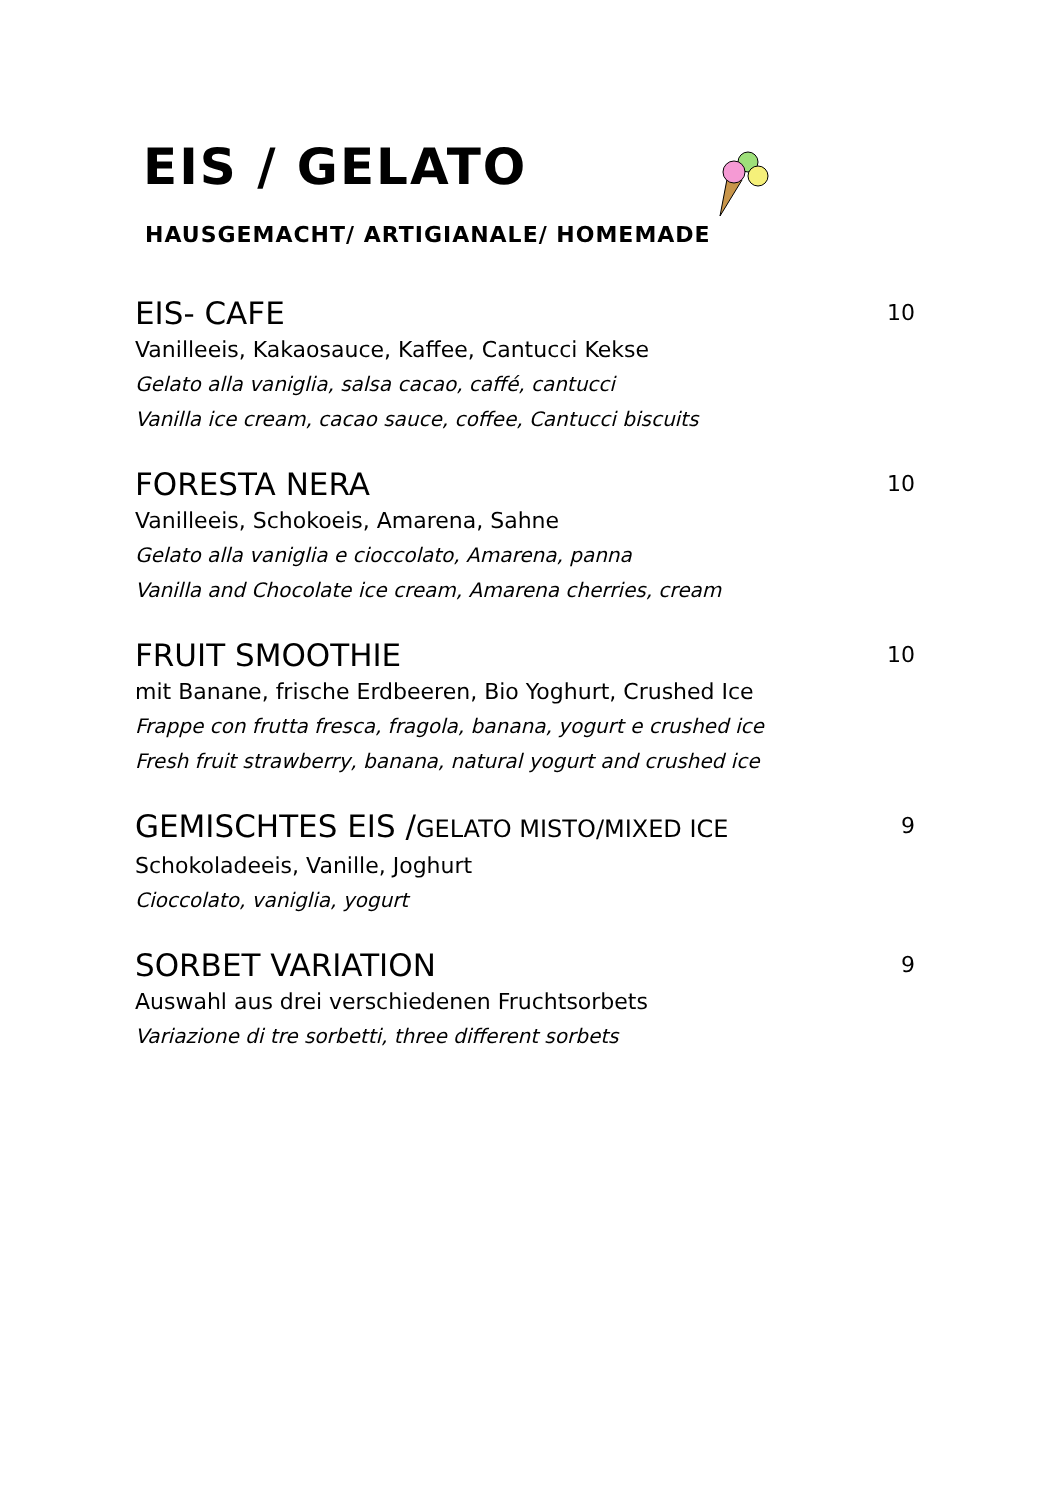EIS / GELATO
HAUSGEMACHT/ ARTIGIANALE/ HOMEMADE
EIS- CAFE 10
Vanilleeis, Kakaosauce, Kaffee, Cantucci Kekse
Gelato alla vaniglia, salsa cacao, caffé, cantucci
Vanilla ice cream, cacao sauce, coffee, Cantucci biscuits
FORESTA NERA 10
Vanilleeis, Schokoeis, Amarena, Sahne
Gelato alla vaniglia e cioccolato, Amarena, panna
Vanilla and Chocolate ice cream, Amarena cherries, cream
FRUIT SMOOTHIE 10
mit Banane, frische Erdbeeren, Bio Yoghurt, Crushed Ice
Frappe con frutta fresca, fragola, banana, yogurt e crushed ice
Fresh fruit strawberry, banana, natural yogurt and crushed ice
GEMISCHTES EIS /GELATO MISTO/MIXED ICE 9
Schokoladeeis, Vanille, Joghurt
Cioccolato, vaniglia, yogurt
SORBET VARIATION 9
Auswahl aus drei verschiedenen Fruchtsorbets
Variazione di tre sorbetti, three different sorbets